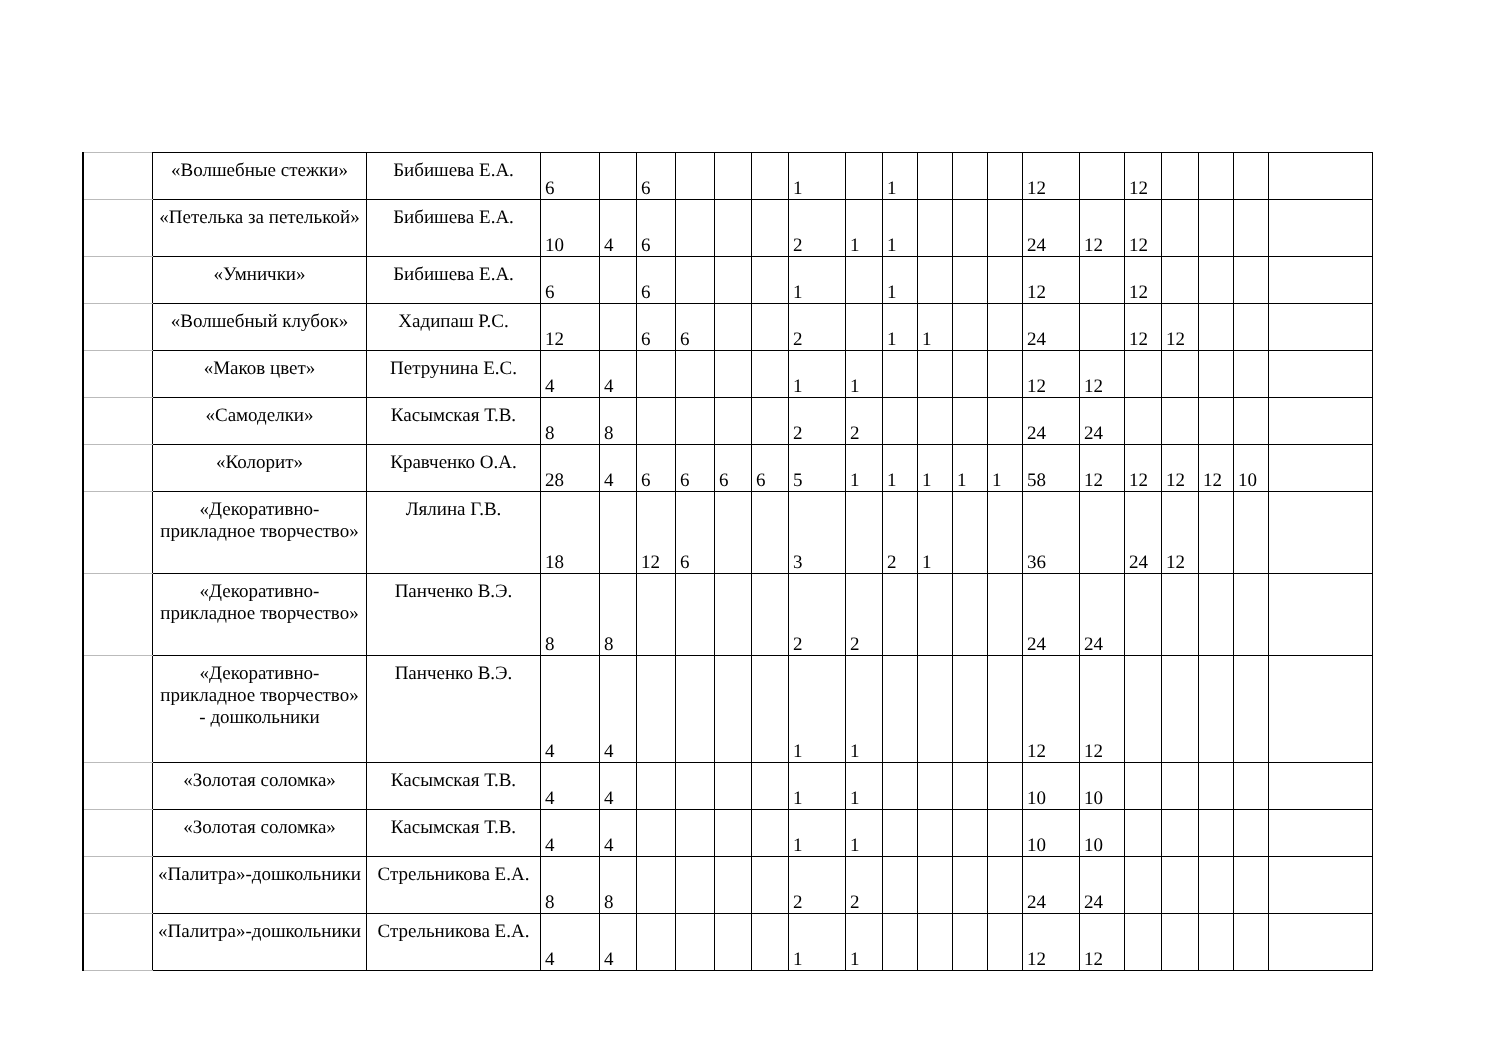| | «Волшебные стежки» | Бибишева Е.А. | 6 | | 6 | | | | 1 | | 1 | | | | 12 | | 12 | | | | |
| | «Петелька за петелькой» | Бибишева Е.А. | 10 | 4 | 6 | | | | 2 | 1 | 1 | | | | 24 | 12 | 12 | | | | |
| | «Умнички» | Бибишева Е.А. | 6 | | 6 | | | | 1 | | 1 | | | | 12 | | 12 | | | | |
| | «Волшебный клубок» | Хадипаш Р.С. | 12 | | 6 | 6 | | | 2 | | 1 | 1 | | | 24 | | 12 | 12 | | | |
| | «Маков цвет» | Петрунина Е.С. | 4 | 4 | | | | | 1 | 1 | | | | | 12 | 12 | | | | | |
| | «Самоделки» | Касымская Т.В. | 8 | 8 | | | | | 2 | 2 | | | | | 24 | 24 | | | | | |
| | «Колорит» | Кравченко О.А. | 28 | 4 | 6 | 6 | 6 | 6 | 5 | 1 | 1 | 1 | 1 | 1 | 58 | 12 | 12 | 12 | 12 | 10 | |
| | «Декоративно-прикладное творчество» | Лялина Г.В. | 18 | | 12 | 6 | | | 3 | | 2 | 1 | | | 36 | | 24 | 12 | | | |
| | «Декоративно-прикладное творчество» | Панченко В.Э. | 8 | 8 | | | | | 2 | 2 | | | | | 24 | 24 | | | | | |
| | «Декоративно-прикладное творчество» - дошкольники | Панченко В.Э. | 4 | 4 | | | | | 1 | 1 | | | | | 12 | 12 | | | | | |
| | «Золотая соломка» | Касымская Т.В. | 4 | 4 | | | | | 1 | 1 | | | | | 10 | 10 | | | | | |
| | «Золотая соломка» | Касымская Т.В. | 4 | 4 | | | | | 1 | 1 | | | | | 10 | 10 | | | | | |
| | «Палитра»-дошкольники | Стрельникова Е.А. | 8 | 8 | | | | | 2 | 2 | | | | | 24 | 24 | | | | | |
| | «Палитра»-дошкольники | Стрельникова Е.А. | 4 | 4 | | | | | 1 | 1 | | | | | 12 | 12 | | | | | |